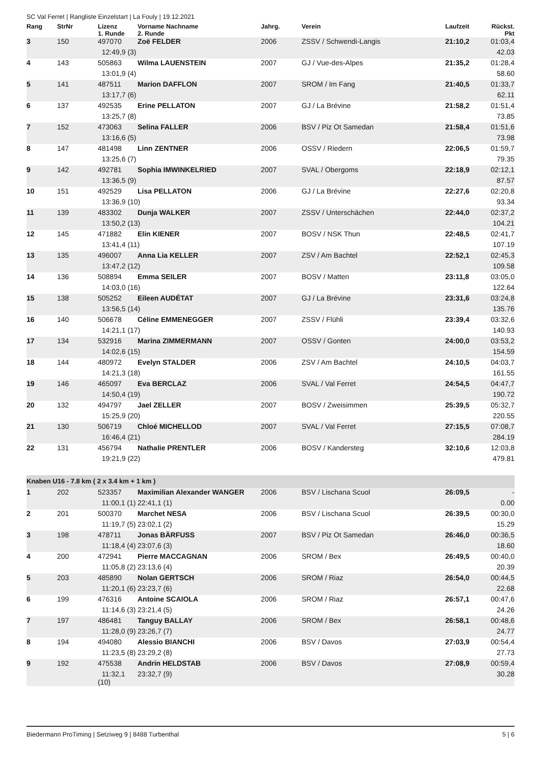SC Val Ferret | Rangliste Einzelstart | La Fouly | 19.12.2021
| Rang | StrNr | Lizenz 1. Runde | Vorname Nachname 2. Runde | Jahrg. | Verein | Laufzeit | Rückst. Pkt |
| --- | --- | --- | --- | --- | --- | --- | --- |
| 3 | 150 | 497070 | Zoë FELDER | 2006 | ZSSV / Schwendi-Langis | 21:10,2 | 01:03,4 |
| | | 12:49,9 (3) | | | | | 42.03 |
| 4 | 143 | 505863 | Wilma LAUENSTEIN | 2007 | GJ / Vue-des-Alpes | 21:35,2 | 01:28,4 |
| | | 13:01,9 (4) | | | | | 58.60 |
| 5 | 141 | 487511 | Marion DAFFLON | 2007 | SROM / Im Fang | 21:40,5 | 01:33,7 |
| | | 13:17,7 (6) | | | | | 62.11 |
| 6 | 137 | 492535 | Erine PELLATON | 2007 | GJ / La Brévine | 21:58,2 | 01:51,4 |
| | | 13:25,7 (8) | | | | | 73.85 |
| 7 | 152 | 473063 | Selina FALLER | 2006 | BSV / Piz Ot Samedan | 21:58,4 | 01:51,6 |
| | | 13:16,6 (5) | | | | | 73.98 |
| 8 | 147 | 481498 | Linn ZENTNER | 2006 | OSSV / Riedern | 22:06,5 | 01:59,7 |
| | | 13:25,6 (7) | | | | | 79.35 |
| 9 | 142 | 492781 | Sophia IMWINKELRIED | 2007 | SVAL / Obergoms | 22:18,9 | 02:12,1 |
| | | 13:36,5 (9) | | | | | 87.57 |
| 10 | 151 | 492529 | Lisa PELLATON | 2006 | GJ / La Brévine | 22:27,6 | 02:20,8 |
| | | 13:36,9 (10) | | | | | 93.34 |
| 11 | 139 | 483302 | Dunja WALKER | 2007 | ZSSV / Unterschächen | 22:44,0 | 02:37,2 |
| | | 13:50,2 (13) | | | | | 104.21 |
| 12 | 145 | 471882 | Elin KIENER | 2007 | BOSV / NSK Thun | 22:48,5 | 02:41,7 |
| | | 13:41,4 (11) | | | | | 107.19 |
| 13 | 135 | 496007 | Anna Lia KELLER | 2007 | ZSV / Am Bachtel | 22:52,1 | 02:45,3 |
| | | 13:47,2 (12) | | | | | 109.58 |
| 14 | 136 | 508894 | Emma SEILER | 2007 | BOSV / Matten | 23:11,8 | 03:05,0 |
| | | 14:03,0 (16) | | | | | 122.64 |
| 15 | 138 | 505252 | Eileen AUDÉTAT | 2007 | GJ / La Brévine | 23:31,6 | 03:24,8 |
| | | 13:56,5 (14) | | | | | 135.76 |
| 16 | 140 | 506678 | Céline EMMENEGGER | 2007 | ZSSV / Flühli | 23:39,4 | 03:32,6 |
| | | 14:21,1 (17) | | | | | 140.93 |
| 17 | 134 | 532916 | Marina ZIMMERMANN | 2007 | OSSV / Gonten | 24:00,0 | 03:53,2 |
| | | 14:02,6 (15) | | | | | 154.59 |
| 18 | 144 | 480972 | Evelyn STALDER | 2006 | ZSV / Am Bachtel | 24:10,5 | 04:03,7 |
| | | 14:21,3 (18) | | | | | 161.55 |
| 19 | 146 | 465097 | Eva BERCLAZ | 2006 | SVAL / Val Ferret | 24:54,5 | 04:47,7 |
| | | 14:50,4 (19) | | | | | 190.72 |
| 20 | 132 | 494797 | Jael ZELLER | 2007 | BOSV / Zweisimmen | 25:39,5 | 05:32,7 |
| | | 15:25,9 (20) | | | | | 220.55 |
| 21 | 130 | 506719 | Chloé MICHELLOD | 2007 | SVAL / Val Ferret | 27:15,5 | 07:08,7 |
| | | 16:46,4 (21) | | | | | 284.19 |
| 22 | 131 | 456794 | Nathalie PRENTLER | 2006 | BOSV / Kandersteg | 32:10,6 | 12:03,8 |
| | | 19:21,9 (22) | | | | | 479.81 |
| Knaben U16 - 7.8 km ( 2 x 3.4 km + 1 km ) | | | | | | | |
| 1 | 202 | 523357 | Maximilian Alexander WANGER | 2006 | BSV / Lischana Scuol | 26:09,5 | - |
| | | 11:00,1 (1) | 22:41,1 (1) | | | | 0.00 |
| 2 | 201 | 500370 | Marchet NESA | 2006 | BSV / Lischana Scuol | 26:39,5 | 00:30,0 |
| | | 11:19,7 (5) | 23:02,1 (2) | | | | 15.29 |
| 3 | 198 | 478711 | Jonas BÄRFUSS | 2007 | BSV / Piz Ot Samedan | 26:46,0 | 00:36,5 |
| | | 11:18,4 (4) | 23:07,6 (3) | | | | 18.60 |
| 4 | 200 | 472941 | Pierre MACCAGNAN | 2006 | SROM / Bex | 26:49,5 | 00:40,0 |
| | | 11:05,8 (2) | 23:13,6 (4) | | | | 20.39 |
| 5 | 203 | 485890 | Nolan GERTSCH | 2006 | SROM / Riaz | 26:54,0 | 00:44,5 |
| | | 11:20,1 (6) | 23:23,7 (6) | | | | 22.68 |
| 6 | 199 | 476316 | Antoine SCAIOLA | 2006 | SROM / Riaz | 26:57,1 | 00:47,6 |
| | | 11:14,6 (3) | 23:21,4 (5) | | | | 24.26 |
| 7 | 197 | 486481 | Tanguy BALLAY | 2006 | SROM / Bex | 26:58,1 | 00:48,6 |
| | | 11:28,0 (9) | 23:26,7 (7) | | | | 24.77 |
| 8 | 194 | 494080 | Alessio BIANCHI | 2006 | BSV / Davos | 27:03,9 | 00:54,4 |
| | | 11:23,5 (8) | 23:29,2 (8) | | | | 27.73 |
| 9 | 192 | 475538 | Andrin HELDSTAB | 2006 | BSV / Davos | 27:08,9 | 00:59,4 |
| | | 11:32,1 (10) | 23:32,7 (9) | | | | 30.28 |
Biedermann ProTiming | Setziweg 9 | 8488 Turbenthal 5 | 6